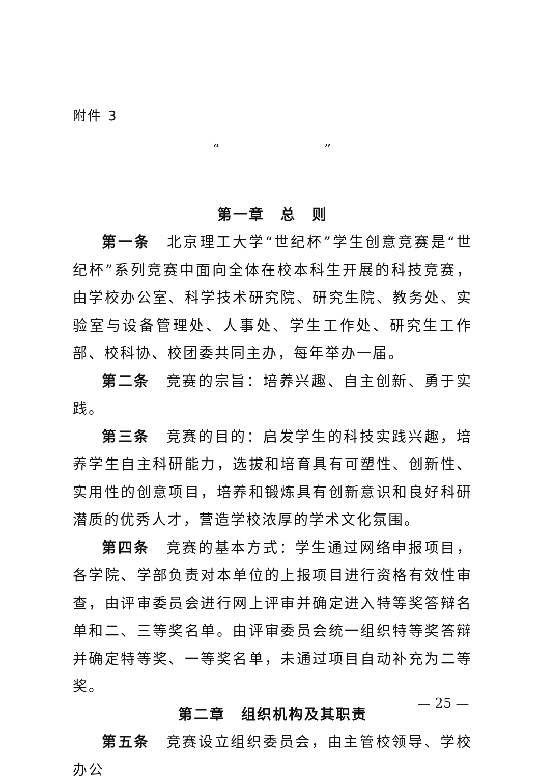附件 3
“　　　　　　　”
第一章　总　则
第一条　北京理工大学“世纪杯”学生创意竞赛是“世纪杯”系列竞赛中面向全体在校本科生开展的科技竞赛，由学校办公室、科学技术研究院、研究生院、教务处、实验室与设备管理处、人事处、学生工作处、研究生工作部、校科协、校团委共同主办，每年举办一届。
第二条　竞赛的宗旨：培养兴趣、自主创新、勇于实践。
第三条　竞赛的目的：启发学生的科技实践兴趣，培养学生自主科研能力，选拔和培育具有可塑性、创新性、实用性的创意项目，培养和锻炼具有创新意识和良好科研潜质的优秀人才，营造学校浓厚的学术文化氛围。
第四条　竞赛的基本方式：学生通过网络申报项目，各学院、学部负责对本单位的上报项目进行资格有效性审查，由评审委员会进行网上评审并确定进入特等奖答辩名单和二、三等奖名单。由评审委员会统一组织特等奖答辩并确定特等奖、一等奖名单，未通过项目自动补充为二等奖。
第二章　组织机构及其职责
第五条　竞赛设立组织委员会，由主管校领导、学校办公
— 25 —